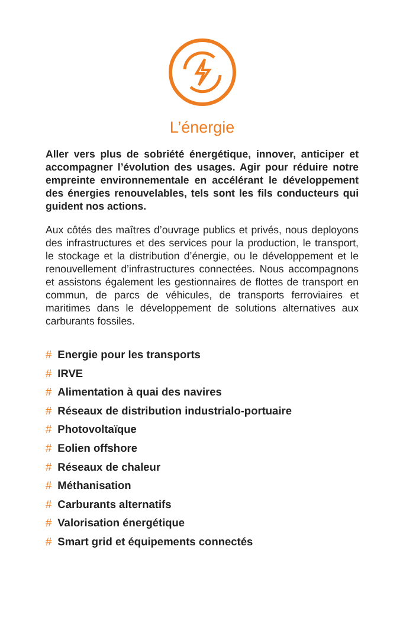L’énergie
Aller vers plus de sobriété énergétique, innover, anticiper et accompagner l’évolution des usages. Agir pour réduire notre empreinte environnementale en accélérant le développement des énergies renouvelables, tels sont les fils conducteurs qui guident nos actions.
Aux côtés des maîtres d’ouvrage publics et privés, nous deployons des infrastructures et des services pour la production, le transport, le stockage et la distribution d’énergie, ou le développement et le renouvellement d’infrastructures connectées. Nous accompagnons et assistons également les gestionnaires de flottes de transport en commun, de parcs de véhicules, de transports ferroviaires et maritimes dans le développement de solutions alternatives aux carburants fossiles.
# Energie pour les transports
# IRVE
# Alimentation à quai des navires
# Réseaux de distribution industrialo-portuaire
# Photovoltaïque
# Eolien offshore
# Réseaux de chaleur
# Méthanisation
# Carburants alternatifs
# Valorisation énergétique
# Smart grid et équipements connectés